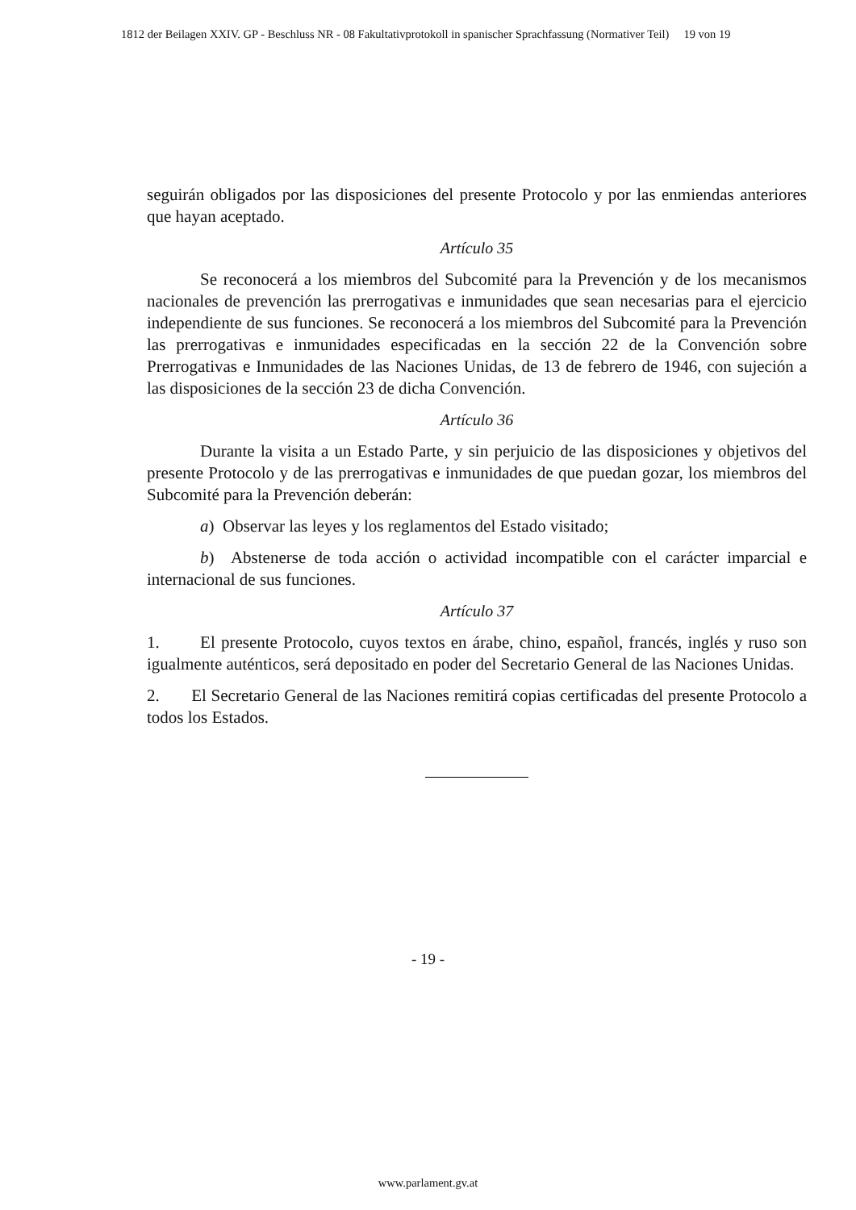1812 der Beilagen XXIV. GP - Beschluss NR - 08 Fakultativprotokoll in spanischer Sprachfassung (Normativer Teil) 19 von 19
seguirán obligados por las disposiciones del presente Protocolo y por las enmiendas anteriores que hayan aceptado.
Artículo 35
Se reconocerá a los miembros del Subcomité para la Prevención y de los mecanismos nacionales de prevención las prerrogativas e inmunidades que sean necesarias para el ejercicio independiente de sus funciones. Se reconocerá a los miembros del Subcomité para la Prevención las prerrogativas e inmunidades especificadas en la sección 22 de la Convención sobre Prerrogativas e Inmunidades de las Naciones Unidas, de 13 de febrero de 1946, con sujeción a las disposiciones de la sección 23 de dicha Convención.
Artículo 36
Durante la visita a un Estado Parte, y sin perjuicio de las disposiciones y objetivos del presente Protocolo y de las prerrogativas e inmunidades de que puedan gozar, los miembros del Subcomité para la Prevención deberán:
a) Observar las leyes y los reglamentos del Estado visitado;
b) Abstenerse de toda acción o actividad incompatible con el carácter imparcial e internacional de sus funciones.
Artículo 37
1. El presente Protocolo, cuyos textos en árabe, chino, español, francés, inglés y ruso son igualmente auténticos, será depositado en poder del Secretario General de las Naciones Unidas.
2. El Secretario General de las Naciones remitirá copias certificadas del presente Protocolo a todos los Estados.
- 19 -
www.parlament.gv.at